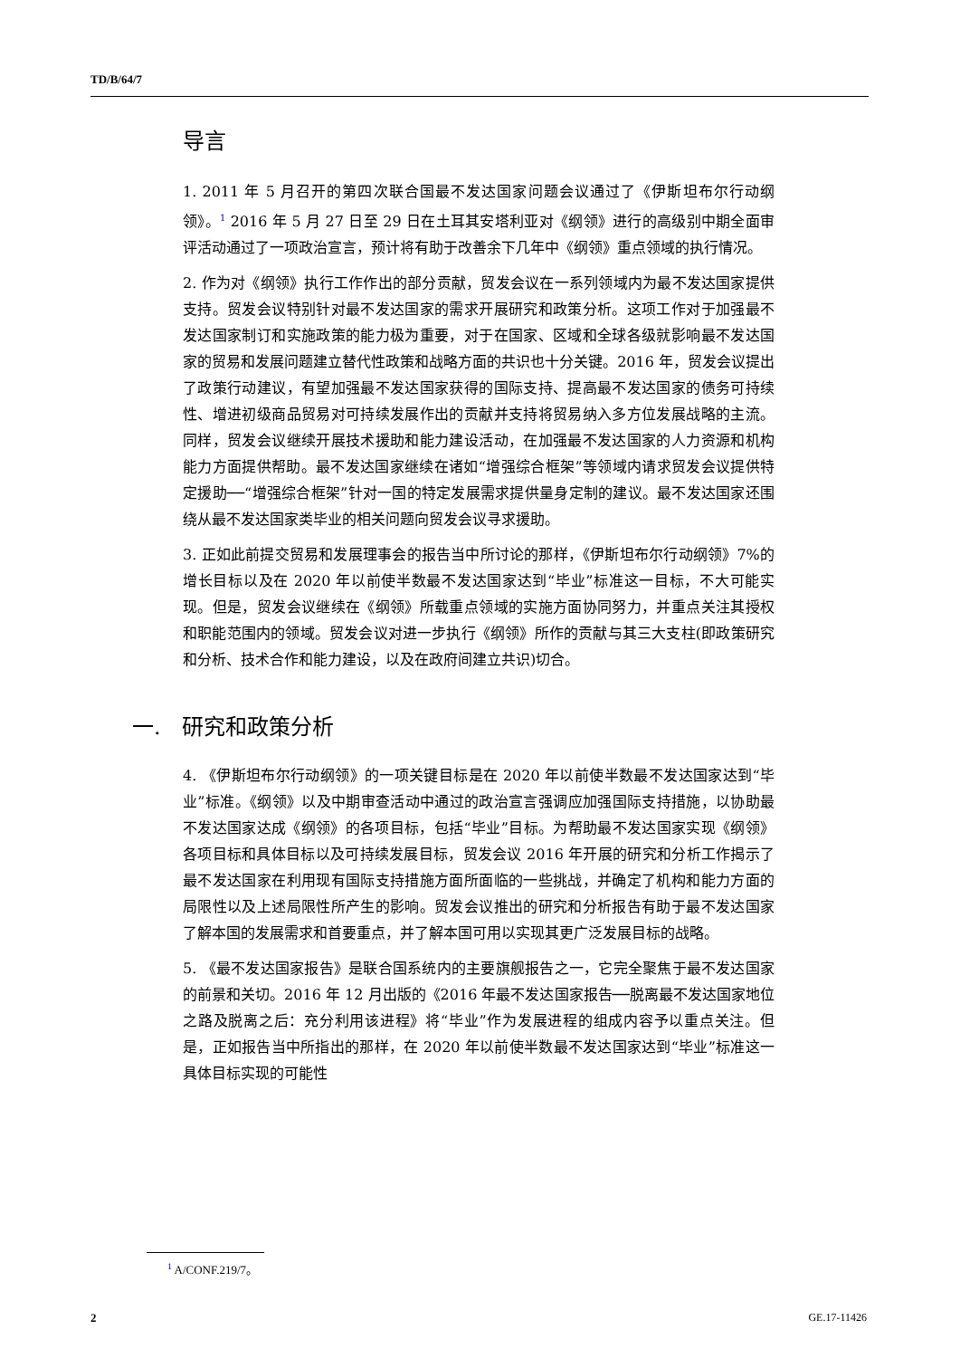TD/B/64/7
导言
1. 2011 年 5 月召开的第四次联合国最不发达国家问题会议通过了《伊斯坦布尔行动纲领》。<sup>1</sup> 2016 年 5 月 27 日至 29 日在土耳其安塔利亚对《纲领》进行的高级别中期全面审评活动通过了一项政治宣言，预计将有助于改善余下几年中《纲领》重点领域的执行情况。
2. 作为对《纲领》执行工作作出的部分贡献，贸发会议在一系列领域内为最不发达国家提供支持。贸发会议特别针对最不发达国家的需求开展研究和政策分析。这项工作对于加强最不发达国家制订和实施政策的能力极为重要，对于在国家、区域和全球各级就影响最不发达国家的贸易和发展问题建立替代性政策和战略方面的共识也十分关键。2016 年，贸发会议提出了政策行动建议，有望加强最不发达国家获得的国际支持、提高最不发达国家的债务可持续性、增进初级商品贸易对可持续发展作出的贡献并支持将贸易纳入多方位发展战略的主流。同样，贸发会议继续开展技术援助和能力建设活动，在加强最不发达国家的人力资源和机构能力方面提供帮助。最不发达国家继续在诸如“增强综合框架”等领域内请求贸发会议提供特定援助──“增强综合框架”针对一国的特定发展需求提供量身定制的建议。最不发达国家还围绕从最不发达国家类毕业的相关问题向贸发会议寻求援助。
3. 正如此前提交贸易和发展理事会的报告当中所讨论的那样，《伊斯坦布尔行动纲领》7%的增长目标以及在 2020 年以前使半数最不发达国家达到“毕业”标准这一目标，不大可能实现。但是，贸发会议继续在《纲领》所载重点领域的实施方面协同努力，并重点关注其授权和职能范围内的领域。贸发会议对进一步执行《纲领》所作的贡献与其三大支柱(即政策研究和分析、技术合作和能力建设，以及在政府间建立共识)切合。
一. 研究和政策分析
4. 《伊斯坦布尔行动纲领》的一项关键目标是在 2020 年以前使半数最不发达国家达到“毕业”标准。《纲领》以及中期审查活动中通过的政治宣言强调应加强国际支持措施，以协助最不发达国家达成《纲领》的各项目标，包括“毕业”目标。为帮助最不发达国家实现《纲领》各项目标和具体目标以及可持续发展目标，贸发会议 2016 年开展的研究和分析工作揭示了最不发达国家在利用现有国际支持措施方面所面临的一些挑战，并确定了机构和能力方面的局限性以及上述局限性所产生的影响。贸发会议推出的研究和分析报告有助于最不发达国家了解本国的发展需求和首要重点，并了解本国可用以实现其更广泛发展目标的战略。
5. 《最不发达国家报告》是联合国系统内的主要旗舰报告之一，它完全聚焦于最不发达国家的前景和关切。2016 年 12 月出版的《2016 年最不发达国家报告──脱离最不发达国家地位之路及脱离之后：充分利用该进程》将“毕业”作为发展进程的组成内容予以重点关注。但是，正如报告当中所指出的那样，在 2020 年以前使半数最不发达国家达到“毕业”标准这一具体目标实现的可能性
<sup>1</sup> A/CONF.219/7。
2 GE.17-11426